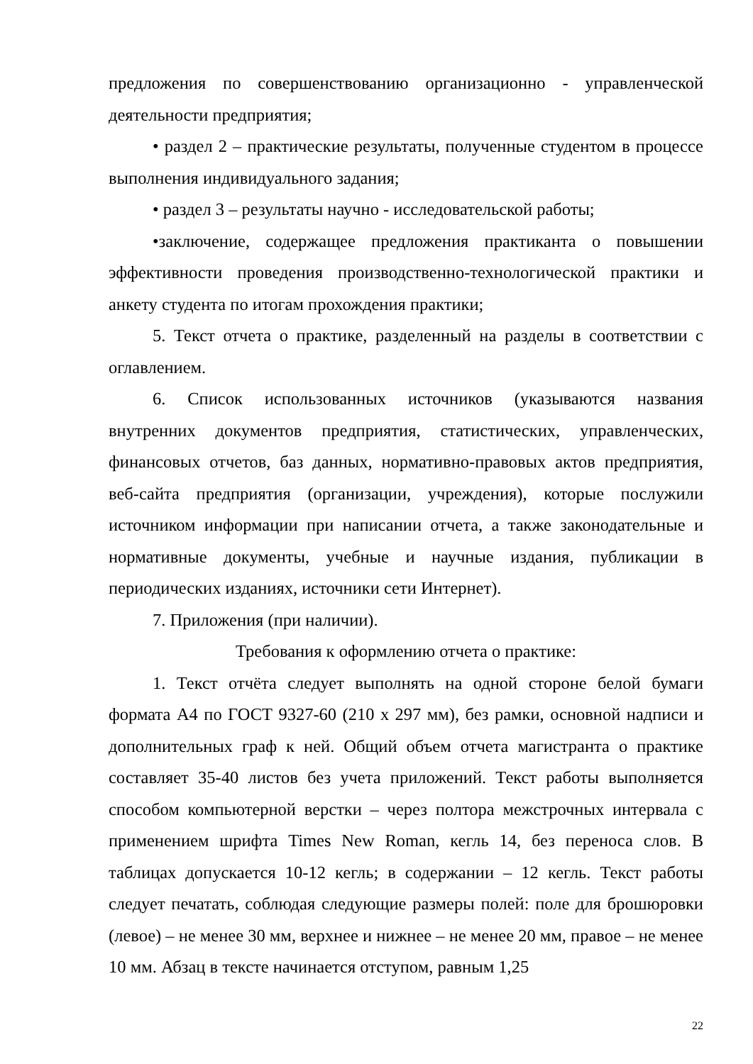предложения по совершенствованию организационно - управленческой деятельности предприятия;
• раздел 2 – практические результаты, полученные студентом в процессе выполнения индивидуального задания;
• раздел 3 – результаты научно - исследовательской работы;
•заключение, содержащее предложения практиканта о повышении эффективности проведения производственно-технологической практики и анкету студента по итогам прохождения практики;
5. Текст отчета о практике, разделенный на разделы в соответствии с оглавлением.
6. Список использованных источников (указываются названия внутренних документов предприятия, статистических, управленческих, финансовых отчетов, баз данных, нормативно-правовых актов предприятия, веб-сайта предприятия (организации, учреждения), которые послужили источником информации при написании отчета, а также законодательные и нормативные документы, учебные и научные издания, публикации в периодических изданиях, источники сети Интернет).
7. Приложения (при наличии).
Требования к оформлению отчета о практике:
1. Текст отчёта следует выполнять на одной стороне белой бумаги формата А4 по ГОСТ 9327-60 (210 х 297 мм), без рамки, основной надписи и дополнительных граф к ней. Общий объем отчета магистранта о практике составляет 35-40 листов без учета приложений. Текст работы выполняется способом компьютерной верстки – через полтора межстрочных интервала с применением шрифта Times New Roman, кегль 14, без переноса слов. В таблицах допускается 10-12 кегль; в содержании – 12 кегль. Текст работы следует печатать, соблюдая следующие размеры полей: поле для брошюровки (левое) – не менее 30 мм, верхнее и нижнее – не менее 20 мм, правое – не менее 10 мм. Абзац в тексте начинается отступом, равным 1,25
22